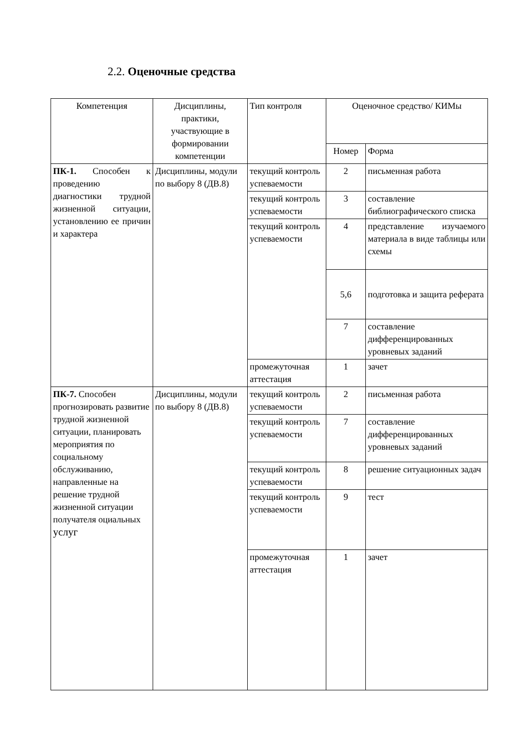2.2. Оценочные средства
| Компетенция | Дисциплины, практики, участвующие в формировании компетенции | Тип контроля | Оценочное средство/ КИМы | |
| --- | --- | --- | --- | --- |
| | | | Номер | Форма |
| ПК-1. Способен к проведению диагностики трудной жизненной ситуации, установлению ее причин и характера | Дисциплины, модули по выбору 8 (ДВ.8) | текущий контроль успеваемости | 2 | письменная работа |
| | | текущий контроль успеваемости | 3 | составление библиографического списка |
| | | текущий контроль успеваемости | 4 | представление изучаемого материала в виде таблицы или схемы |
| | | | 5,6 | подготовка и защита реферата |
| | | | 7 | составление дифференцированных уровневых заданий |
| | | промежуточная аттестация | 1 | зачет |
| ПК-7. Способен прогнозировать развитие трудной жизненной ситуации, планировать мероприятия по социальному обслуживанию, направленные на решение трудной жизненной ситуации получателя оциальных услуг | Дисциплины, модули по выбору 8 (ДВ.8) | текущий контроль успеваемости | 2 | письменная работа |
| | | текущий контроль успеваемости | 7 | составление дифференцированных уровневых заданий |
| | | текущий контроль успеваемости | 8 | решение ситуационных задач |
| | | текущий контроль успеваемости | 9 | тест |
| | | промежуточная аттестация | 1 | зачет |